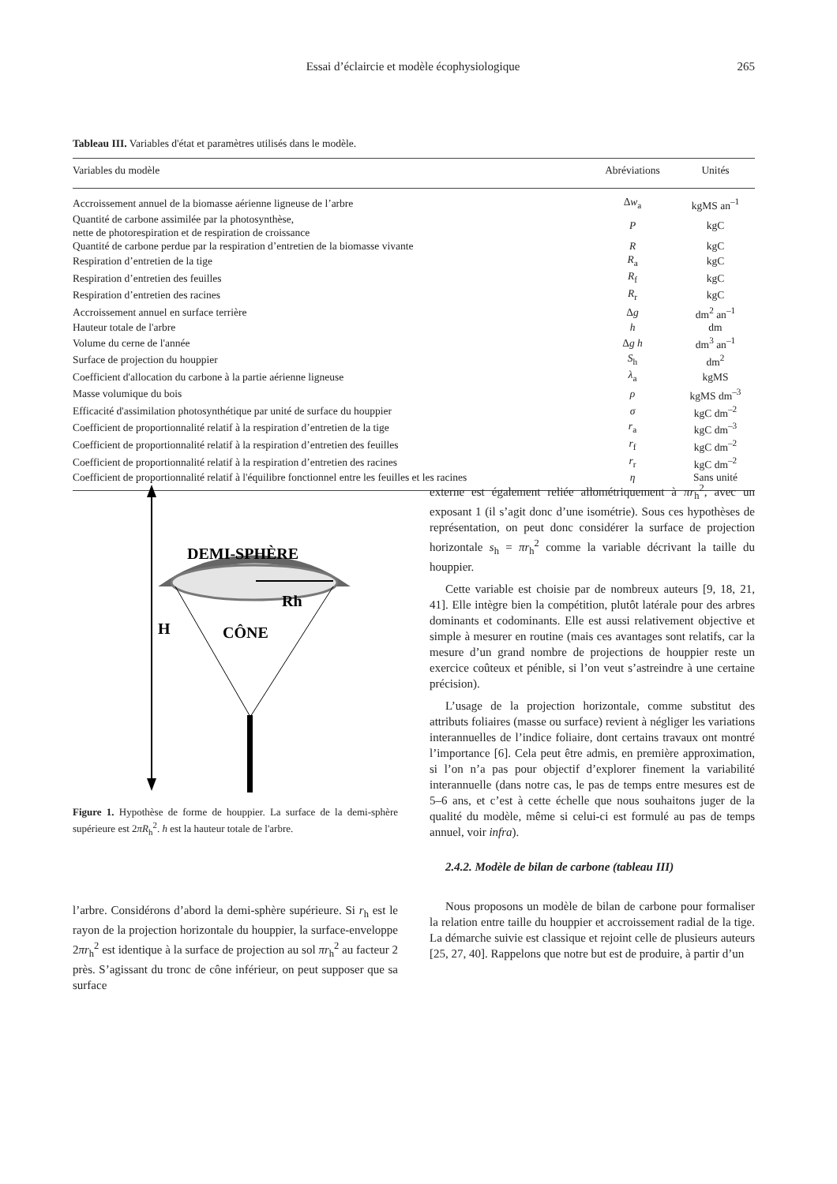Essai d’éclaircie et modèle écophysiologique
265
Tableau III. Variables d'état et paramètres utilisés dans le modèle.
| Variables du modèle | Abréviations | Unités |
| --- | --- | --- |
| Accroissement annuel de la biomasse aérienne ligneuse de l’arbre | Δ w<sub>a</sub> | kgMS an<sup>–1</sup> |
| Quantité de carbone assimilée par la photosynthèse, nette de photorespiration et de respiration de croissance | P | kgC |
| Quantité de carbone perdue par la respiration d’entretien de la biomasse vivante | R | kgC |
| Respiration d’entretien de la tige | R<sub>a</sub> | kgC |
| Respiration d’entretien des feuilles | R<sub>f</sub> | kgC |
| Respiration d’entretien des racines | R<sub>r</sub> | kgC |
| Accroissement annuel en surface terrière | Δ g | dm<sup>2</sup> an<sup>–1</sup> |
| Hauteur totale de l'arbre | h | dm |
| Volume du cerne de l'année | Δ g h | dm<sup>3</sup> an<sup>–1</sup> |
| Surface de projection du houppier | S<sub>h</sub> | dm<sup>2</sup> |
| Coefficient d'allocation du carbone à la partie aérienne ligneuse | λ<sub>a</sub> | kgMS |
| Masse volumique du bois | ρ | kgMS dm<sup>–3</sup> |
| Efficacité d'assimilation photosynthétique par unité de surface du houppier | σ | kgC dm<sup>–2</sup> |
| Coefficient de proportionnalité relatif à la respiration d’entretien de la tige | r<sub>a</sub> | kgC dm<sup>–3</sup> |
| Coefficient de proportionnalité relatif à la respiration d’entretien des feuilles | r<sub>f</sub> | kgC dm<sup>–2</sup> |
| Coefficient de proportionnalité relatif à la respiration d’entretien des racines | r<sub>r</sub> | kgC dm<sup>–2</sup> |
| Coefficient de proportionnalité relatif à l'équilibre fonctionnel entre les feuilles et les racines | η | Sans unité |
DEMI-SPHÈRE
Rh
H
CÔNE
Figure 1. Hypothèse de forme de houppier. La surface de la demi-sphère supérieure est 2πR<sub>h</sub><sup>2</sup>. h est la hauteur totale de l'arbre.
l’arbre. Considérons d’abord la demi-sphère supérieure. Si r<sub>h</sub> est le rayon de la projection horizontale du houppier, la surface-enveloppe 2πr<sub>h</sub><sup>2</sup> est identique à la surface de projection au sol πr<sub>h</sub><sup>2</sup> au facteur 2 près. S’agissant du tronc de cône inférieur, on peut supposer que sa surface
externe est également reliée allométriquement à πr<sub>h</sub><sup>2</sup>, avec un exposant 1 (il s’agit donc d’une isométrie). Sous ces hypothèses de représentation, on peut donc considérer la surface de projection horizontale s<sub>h</sub> = πr<sub>h</sub><sup>2</sup> comme la variable décrivant la taille du houppier.
Cette variable est choisie par de nombreux auteurs [9, 18, 21, 41]. Elle intègre bien la compétition, plutôt latérale pour des arbres dominants et codominants. Elle est aussi relativement objective et simple à mesurer en routine (mais ces avantages sont relatifs, car la mesure d’un grand nombre de projections de houppier reste un exercice coûteux et pénible, si l’on veut s’astreindre à une certaine précision).
L’usage de la projection horizontale, comme substitut des attributs foliaires (masse ou surface) revient à négliger les variations interannuelles de l’indice foliaire, dont certains travaux ont montré l’importance [6]. Cela peut être admis, en première approximation, si l’on n’a pas pour objectif d’explorer finement la variabilité interannuelle (dans notre cas, le pas de temps entre mesures est de 5–6 ans, et c’est à cette échelle que nous souhaitons juger de la qualité du modèle, même si celui-ci est formulé au pas de temps annuel, voir infra).
2.4.2. Modèle de bilan de carbone (tableau III)
Nous proposons un modèle de bilan de carbone pour formaliser la relation entre taille du houppier et accroissement radial de la tige. La démarche suivie est classique et rejoint celle de plusieurs auteurs [25, 27, 40]. Rappelons que notre but est de produire, à partir d’un